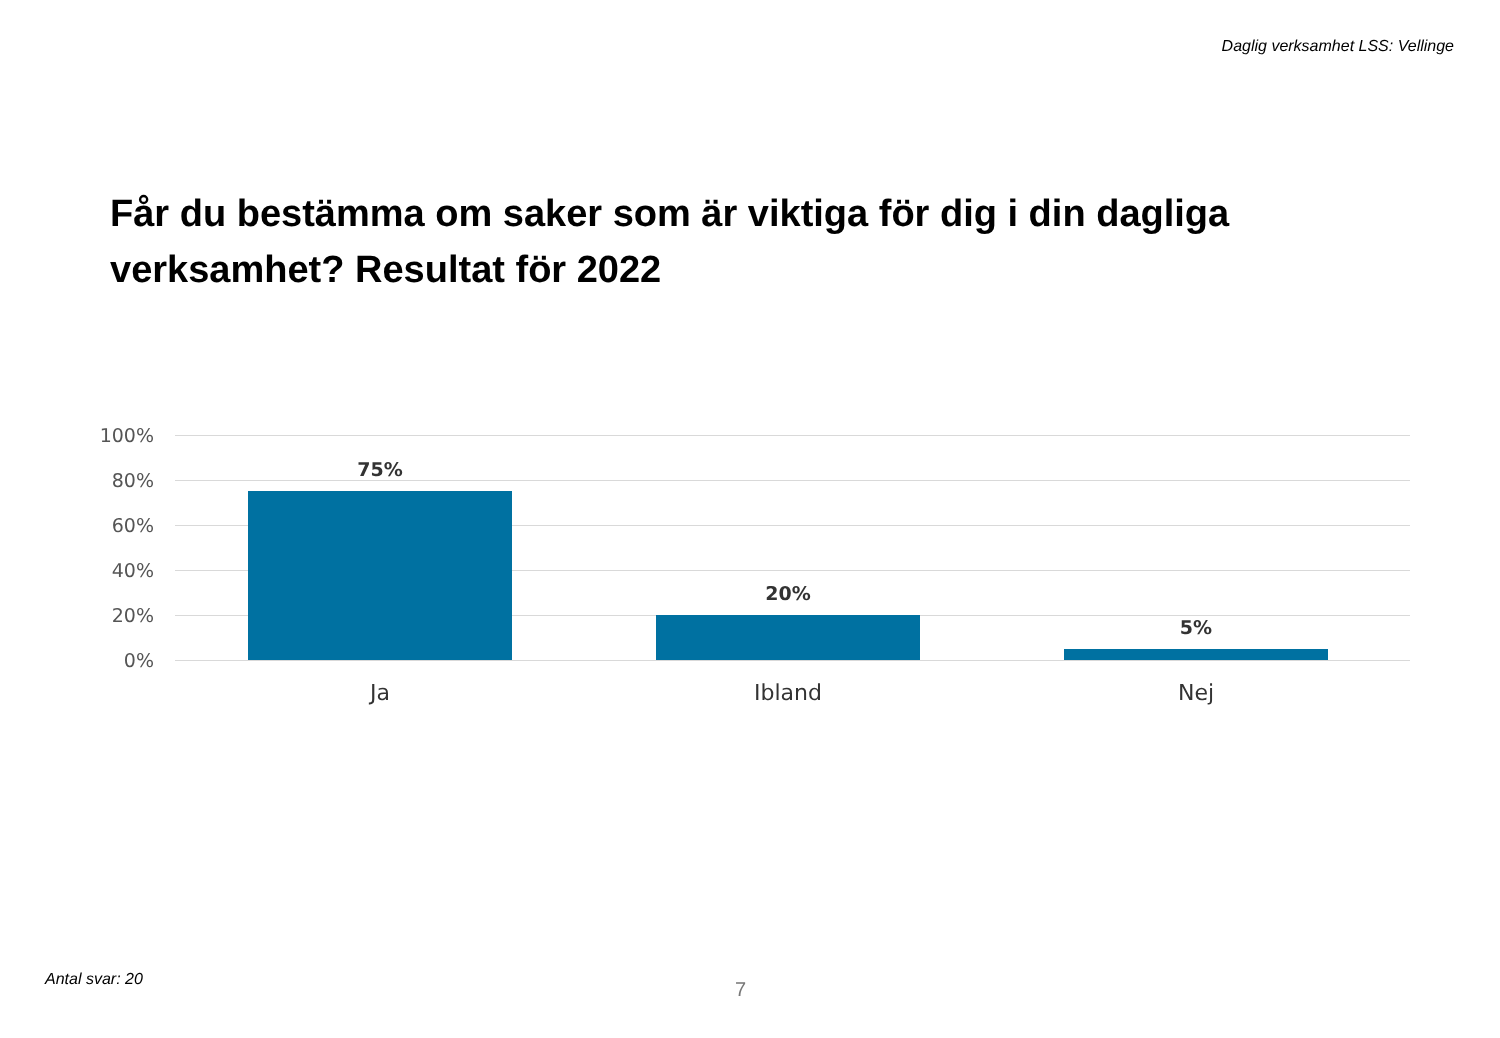Daglig verksamhet LSS: Vellinge
Får du bestämma om saker som är viktiga för dig i din dagliga verksamhet? Resultat för 2022
100%
80%
60%
40%
20%
0%
75%
20%
5%
Ja Ibland Nej
Antal svar: 20 7